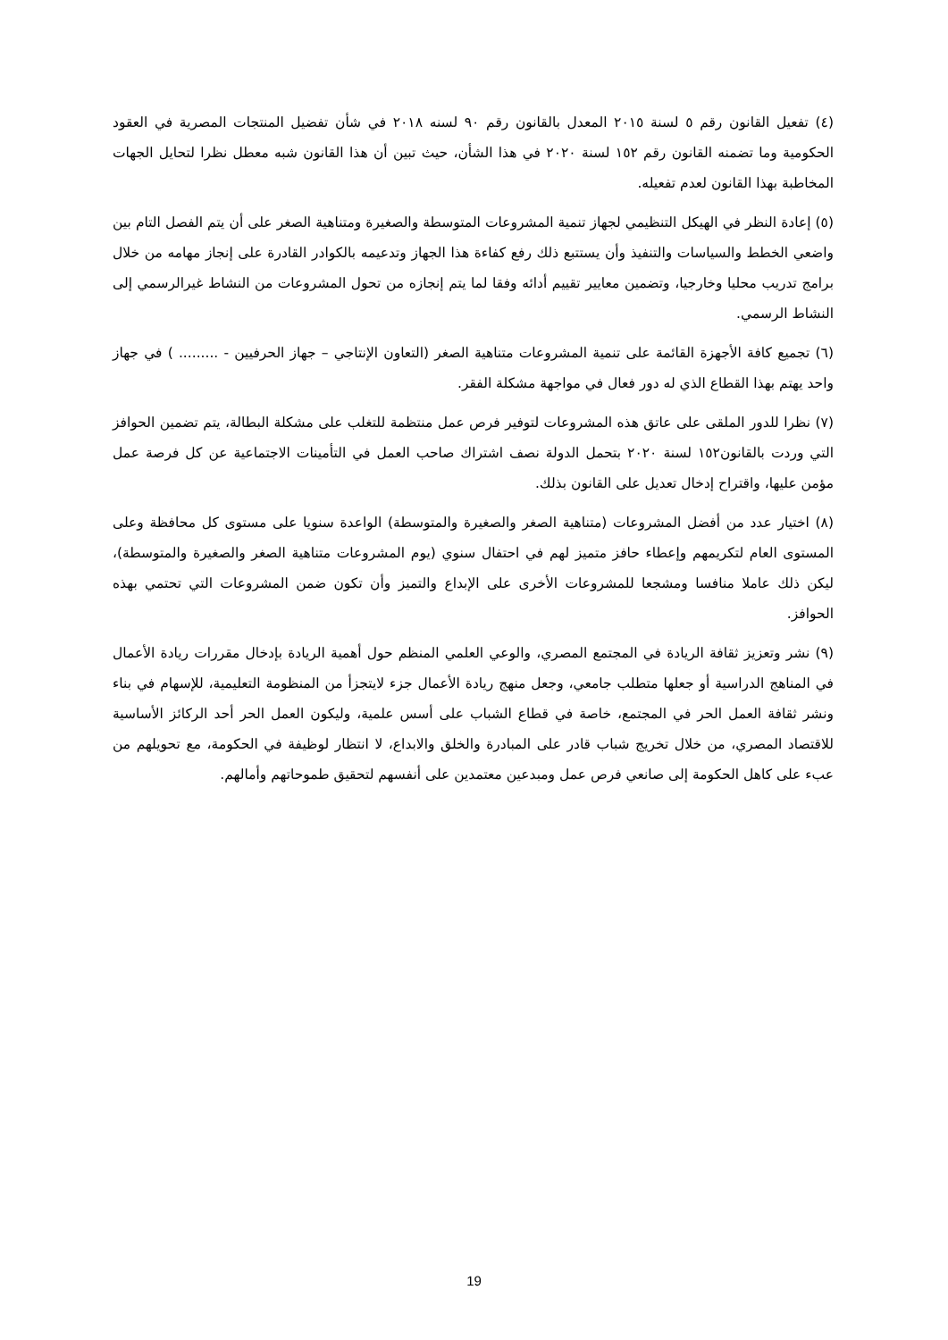(٤) تفعيل القانون رقم ٥ لسنة ٢٠١٥ المعدل بالقانون رقم ٩٠ لسنه ٢٠١٨ في شأن تفضيل المنتجات المصرية في العقود الحكومية وما تضمنه القانون رقم ١٥٢ لسنة ٢٠٢٠ في هذا الشأن، حيث تبين أن هذا القانون شبه معطل نظرا لتحايل الجهات المخاطبة بهذا القانون لعدم تفعيله.
(٥) إعادة النظر في الهيكل التنظيمي لجهاز تنمية المشروعات المتوسطة والصغيرة ومتناهية الصغر على أن يتم الفصل التام بين واضعي الخطط والسياسات والتنفيذ وأن يستتبع ذلك رفع كفاءة هذا الجهاز وتدعيمه بالكوادر القادرة على إنجاز مهامه من خلال برامج تدريب محليا وخارجيا، وتضمين معايير تقييم أدائه وفقا لما يتم إنجازه من تحول المشروعات من النشاط غيرالرسمي إلى النشاط الرسمي.
(٦) تجميع كافة الأجهزة القائمة على تنمية المشروعات متناهية الصغر (التعاون الإنتاجي – جهاز الحرفيين - ......... ) في جهاز واحد يهتم بهذا القطاع الذي له دور فعال في مواجهة مشكلة الفقر.
(٧) نظرا للدور الملقى على عاتق هذه المشروعات لتوفير فرص عمل منتظمة للتغلب على مشكلة البطالة، يتم تضمين الحوافز التي وردت بالقانون١٥٢ لسنة ٢٠٢٠ بتحمل الدولة نصف اشتراك صاحب العمل في التأمينات الاجتماعية عن كل فرصة عمل مؤمن عليها، واقتراح إدخال تعديل على القانون بذلك.
(٨) اختيار عدد من أفضل المشروعات (متناهية الصغر والصغيرة والمتوسطة) الواعدة سنويا على مستوى كل محافظة وعلى المستوى العام لتكريمهم وإعطاء حافز متميز لهم في احتفال سنوي (يوم المشروعات متناهية الصغر والصغيرة والمتوسطة)، ليكن ذلك عاملا منافسا ومشجعا للمشروعات الأخرى على الإبداع والتميز وأن تكون ضمن المشروعات التي تحتمي بهذه الحوافز.
(٩) نشر وتعزيز ثقافة الريادة في المجتمع المصري، والوعي العلمي المنظم حول أهمية الريادة بإدخال مقررات ريادة الأعمال في المناهج الدراسية أو جعلها متطلب جامعي، وجعل منهج ريادة الأعمال جزء لايتجزأ من المنظومة التعليمية، للإسهام في بناء ونشر ثقافة العمل الحر في المجتمع، خاصة في قطاع الشباب على أسس علمية، وليكون العمل الحر أحد الركائز الأساسية للاقتصاد المصري، من خلال تخريج شباب قادر على المبادرة والخلق والابداع، لا انتظار لوظيفة في الحكومة، مع تحويلهم من عبء على كاهل الحكومة إلى صانعي فرص عمل ومبدعين معتمدين على أنفسهم لتحقيق طموحاتهم وأمالهم.
19